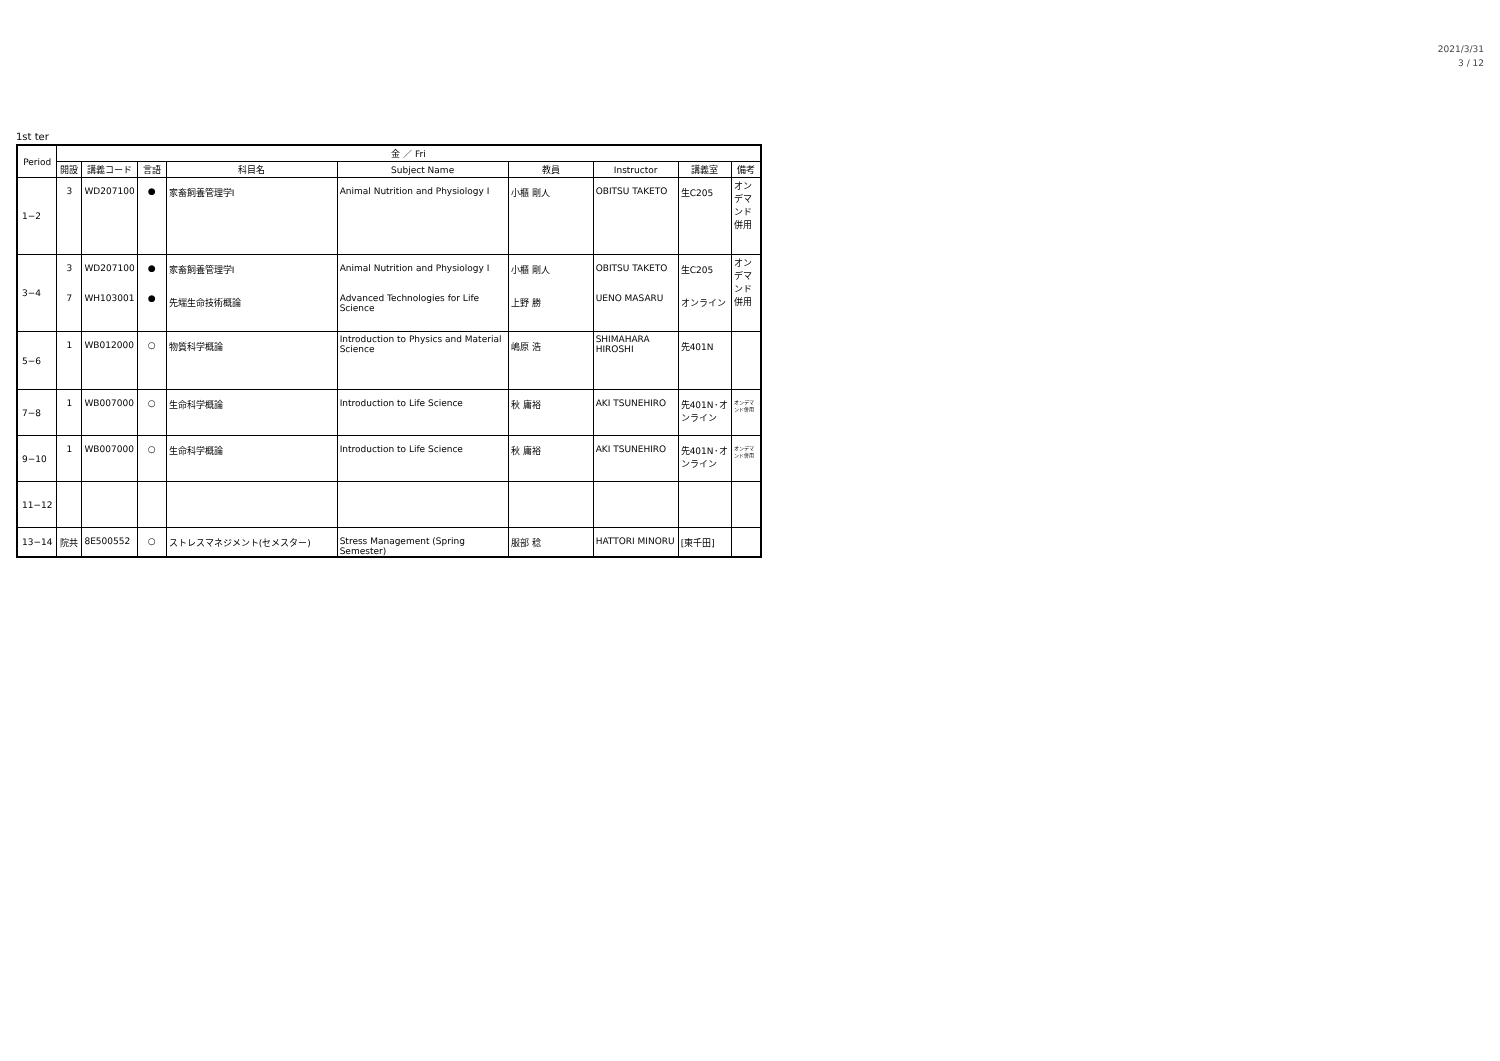2021/3/31
3 / 12
1st ter
| Period | 金 ／ Fri | | | | | | | | |
| --- | --- | --- | --- | --- | --- | --- | --- | --- | --- |
| | 開設 | 講義コード | 言語 | 科目名 | Subject Name | 教員 | Instructor | 講義室 | 備考 |
| 1−2 | 3 | WD207100 | ● | 家畜飼養管理学Ⅰ | Animal Nutrition and Physiology I | 小櫃 剛人 | OBITSU TAKETO | 生C205 | オンデマンド併用 |
| 3−4 | 3 7 | WD207100 WH103001 | ● ● | 家畜飼養管理学Ⅰ 先端生命技術概論 | Animal Nutrition and Physiology I Advanced Technologies for Life Science | 小櫃 剛人 上野 勝 | OBITSU TAKETO UENO MASARU | 生C205 オンライン | オンデマンド併用 |
| 5−6 | 1 | WB012000 | ○ | 物質科学概論 | Introduction to Physics and Material Science | 嶋原 浩 | SHIMAHARA HIROSHI | 先401N | |
| 7−8 | 1 | WB007000 | ○ | 生命科学概論 | Introduction to Life Science | 秋 庸裕 | AKI TSUNEHIRO | 先401N･オンライン | オンデマンド併用 |
| 9−10 | 1 | WB007000 | ○ | 生命科学概論 | Introduction to Life Science | 秋 庸裕 | AKI TSUNEHIRO | 先401N･オンライン | オンデマンド併用 |
| 11−12 | | | | | | | | | |
| 13−14 | 院共 | 8E500552 | ○ | ストレスマネジメント(セメスター) | Stress Management (Spring Semester) | 服部 稔 | HATTORI MINORU | [東千田] | |